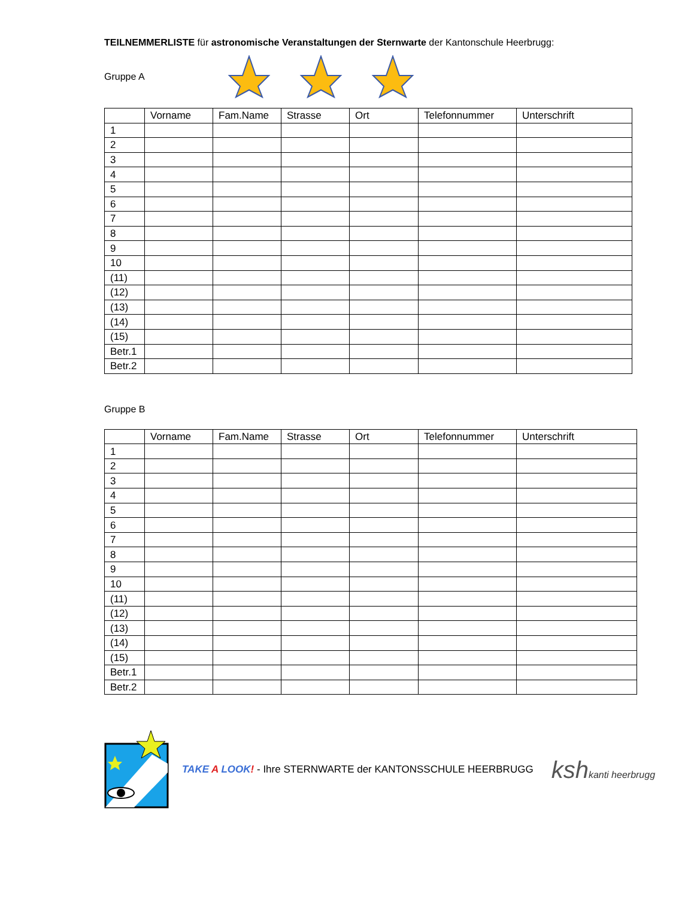TEILNEMMERLISTE für astronomische Veranstaltungen der Sternwarte der Kantonschule Heerbrugg:
Gruppe A
| | Vorname | Fam.Name | Strasse | Ort | Telefonnummer | Unterschrift |
| --- | --- | --- | --- | --- | --- | --- |
| 1 | | | | | | |
| 2 | | | | | | |
| 3 | | | | | | |
| 4 | | | | | | |
| 5 | | | | | | |
| 6 | | | | | | |
| 7 | | | | | | |
| 8 | | | | | | |
| 9 | | | | | | |
| 10 | | | | | | |
| (11) | | | | | | |
| (12) | | | | | | |
| (13) | | | | | | |
| (14) | | | | | | |
| (15) | | | | | | |
| Betr.1 | | | | | | |
| Betr.2 | | | | | | |
Gruppe B
| | Vorname | Fam.Name | Strasse | Ort | Telefonnummer | Unterschrift |
| --- | --- | --- | --- | --- | --- | --- |
| 1 | | | | | | |
| 2 | | | | | | |
| 3 | | | | | | |
| 4 | | | | | | |
| 5 | | | | | | |
| 6 | | | | | | |
| 7 | | | | | | |
| 8 | | | | | | |
| 9 | | | | | | |
| 10 | | | | | | |
| (11) | | | | | | |
| (12) | | | | | | |
| (13) | | | | | | |
| (14) | | | | | | |
| (15) | | | | | | |
| Betr.1 | | | | | | |
| Betr.2 | | | | | | |
TAKE A LOOK! - Ihre STERNWARTE der KANTONSSCHULE HEERBRUGG
kshkanti heerbrugg